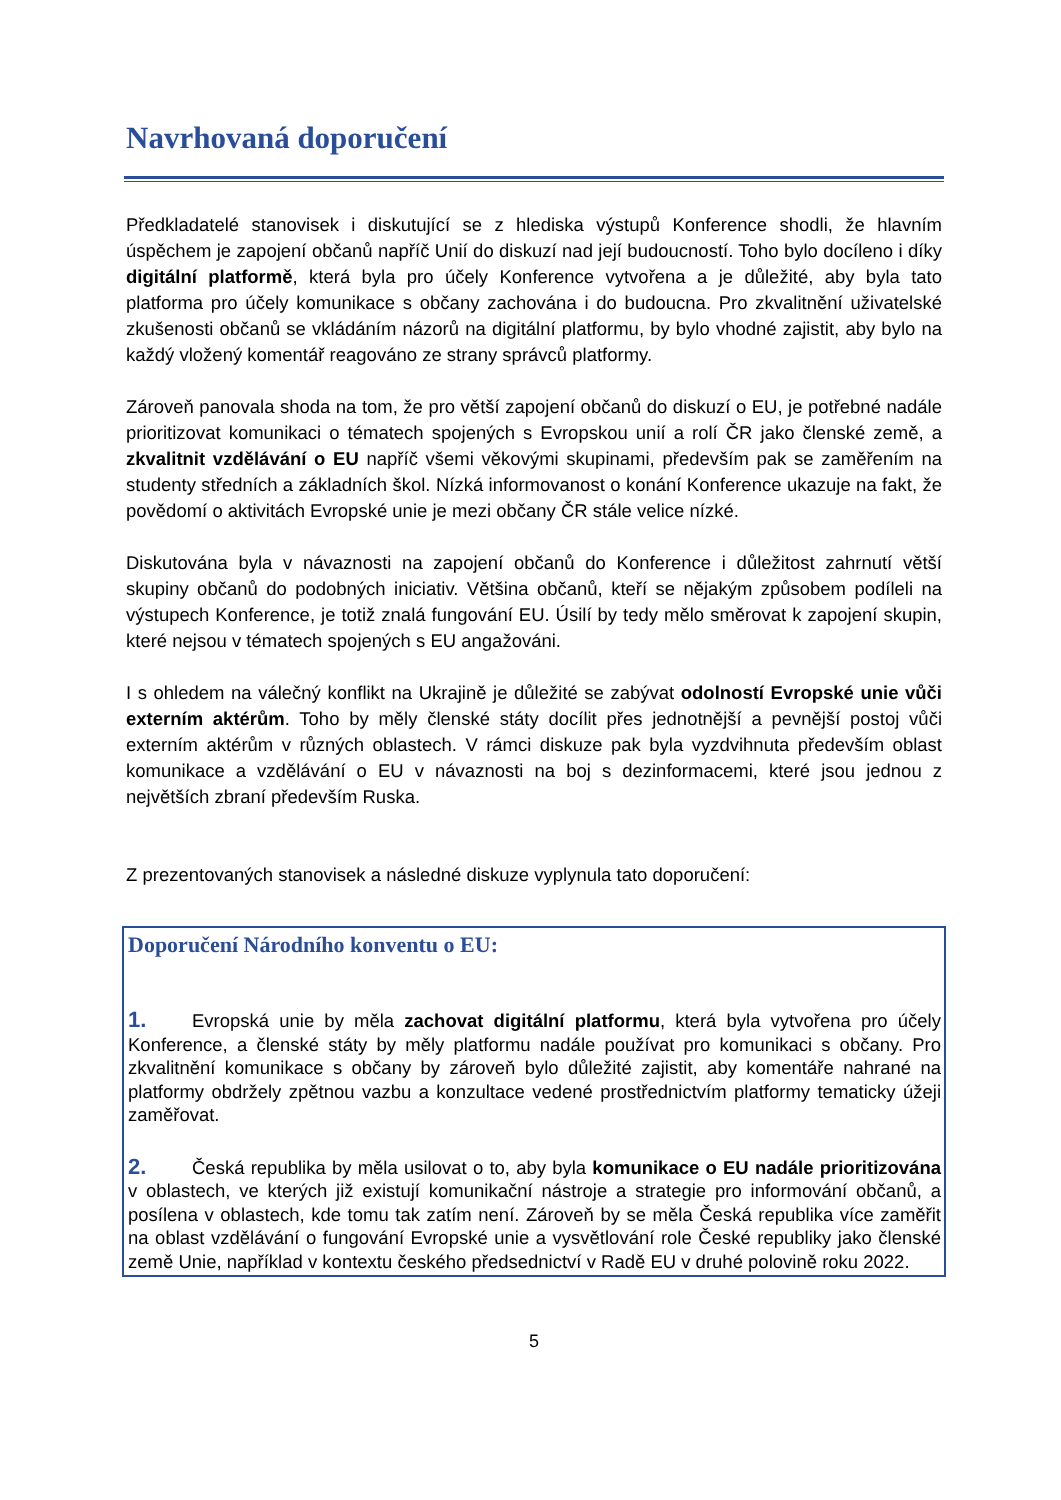Navrhovaná doporučení
Předkladatelé stanovisek i diskutující se z hlediska výstupů Konference shodli, že hlavním úspěchem je zapojení občanů napříč Unií do diskuzí nad její budoucností. Toho bylo docíleno i díky digitální platformě, která byla pro účely Konference vytvořena a je důležité, aby byla tato platforma pro účely komunikace s občany zachována i do budoucna. Pro zkvalitnění uživatelské zkušenosti občanů se vkládáním názorů na digitální platformu, by bylo vhodné zajistit, aby bylo na každý vložený komentář reagováno ze strany správců platformy.
Zároveň panovala shoda na tom, že pro větší zapojení občanů do diskuzí o EU, je potřebné nadále prioritizovat komunikaci o tématech spojených s Evropskou unií a rolí ČR jako členské země, a zkvalitnit vzdělávání o EU napříč všemi věkovými skupinami, především pak se zaměřením na studenty středních a základních škol. Nízká informovanost o konání Konference ukazuje na fakt, že povědomí o aktivitách Evropské unie je mezi občany ČR stále velice nízké.
Diskutována byla v návaznosti na zapojení občanů do Konference i důležitost zahrnutí větší skupiny občanů do podobných iniciativ. Většina občanů, kteří se nějakým způsobem podíleli na výstupech Konference, je totiž znalá fungování EU. Úsilí by tedy mělo směrovat k zapojení skupin, které nejsou v tématech spojených s EU angažováni.
I s ohledem na válečný konflikt na Ukrajině je důležité se zabývat odolností Evropské unie vůči externím aktérům. Toho by měly členské státy docílit přes jednotnější a pevnější postoj vůči externím aktérům v různých oblastech. V rámci diskuze pak byla vyzdvihnuta především oblast komunikace a vzdělávání o EU v návaznosti na boj s dezinformacemi, které jsou jednou z největších zbraní především Ruska.
Z prezentovaných stanovisek a následné diskuze vyplynula tato doporučení:
Doporučení Národního konventu o EU:
1. Evropská unie by měla zachovat digitální platformu, která byla vytvořena pro účely Konference, a členské státy by měly platformu nadále používat pro komunikaci s občany. Pro zkvalitnění komunikace s občany by zároveň bylo důležité zajistit, aby komentáře nahrané na platformy obdržely zpětnou vazbu a konzultace vedené prostřednictvím platformy tematicky úžeji zaměřovat.
2. Česká republika by měla usilovat o to, aby byla komunikace o EU nadále prioritizována v oblastech, ve kterých již existují komunikační nástroje a strategie pro informování občanů, a posílena v oblastech, kde tomu tak zatím není. Zároveň by se měla Česká republika více zaměřit na oblast vzdělávání o fungování Evropské unie a vysvětlování role České republiky jako členské země Unie, například v kontextu českého předsednictví v Radě EU v druhé polovině roku 2022.
5